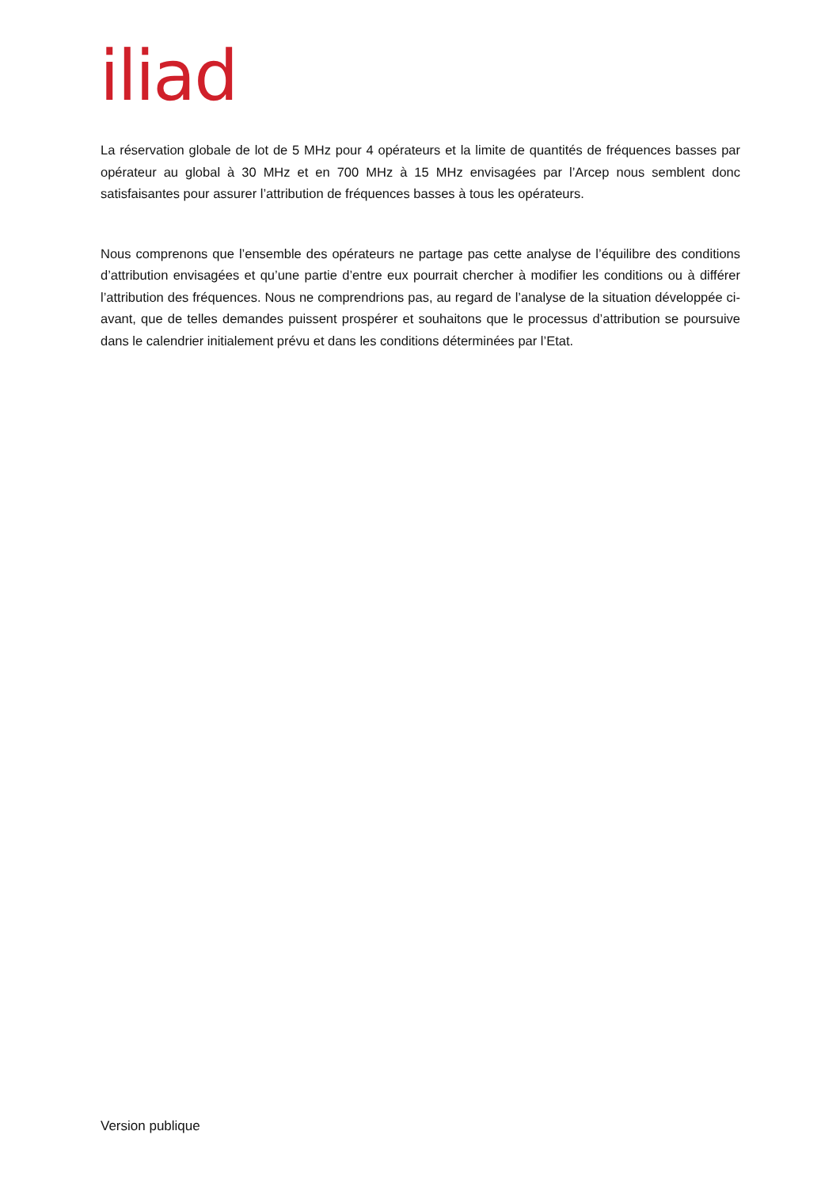iliad
La réservation globale de lot de 5 MHz pour 4 opérateurs et la limite de quantités de fréquences basses par opérateur au global à 30 MHz et en 700 MHz à 15 MHz envisagées par l’Arcep nous semblent donc satisfaisantes pour assurer l’attribution de fréquences basses à tous les opérateurs.
Nous comprenons que l’ensemble des opérateurs ne partage pas cette analyse de l’équilibre des conditions d’attribution envisagées et qu’une partie d’entre eux pourrait chercher à modifier les conditions ou à différer l’attribution des fréquences. Nous ne comprendrions pas, au regard de l’analyse de la situation développée ci-avant, que de telles demandes puissent prospérer et souhaitons que le processus d’attribution se poursuive dans le calendrier initialement prévu et dans les conditions déterminées par l’Etat.
Version publique